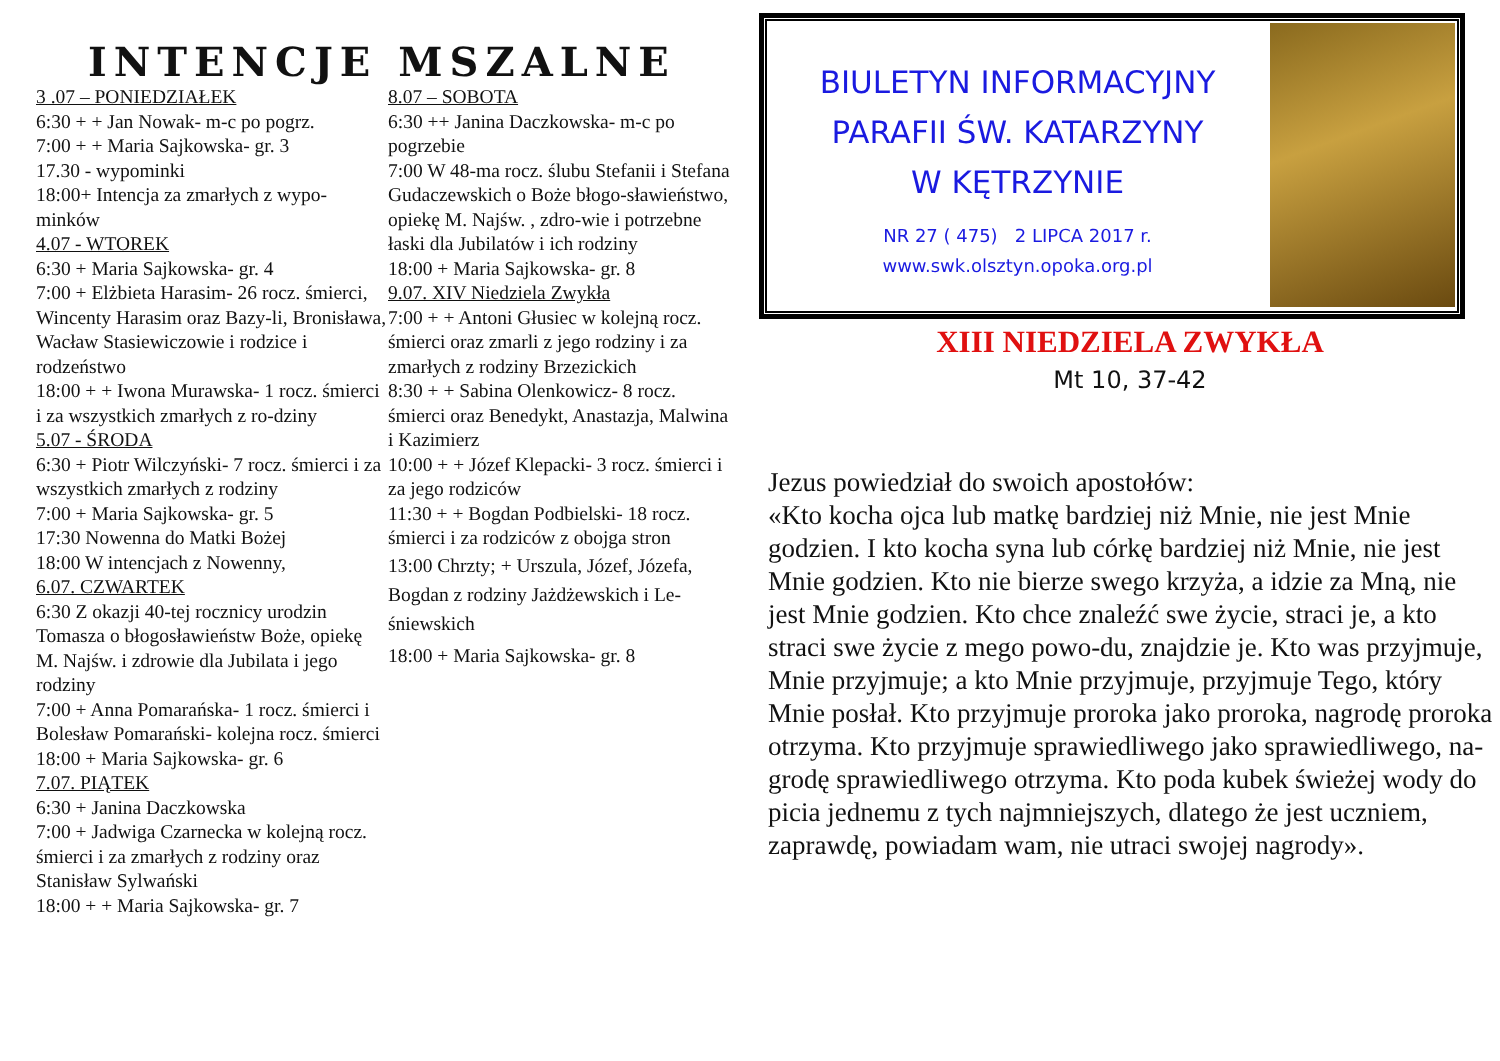INTENCJE MSZALNE
3 .07 – PONIEDZIAŁEK
6:30 + + Jan Nowak- m-c po pogrz.
7:00 + + Maria Sajkowska- gr. 3
17.30 - wypominki
18:00+ Intencja za zmarłych z wypo-minków
4.07 - WTOREK
6:30 + Maria Sajkowska- gr. 4
7:00 + Elżbieta Harasim- 26 rocz. śmierci, Wincenty Harasim oraz Bazy-li, Bronisława, Wacław Stasiewiczowie i rodzice i rodzeństwo
18:00 + + Iwona Murawska- 1 rocz. śmierci i za wszystkich zmarłych z ro-dziny
5.07 - ŚRODA
6:30 + Piotr Wilczyński- 7 rocz. śmierci i za wszystkich zmarłych z rodziny
7:00 + Maria Sajkowska- gr. 5
17:30 Nowenna do Matki Bożej
18:00 W intencjach z Nowenny,
6.07. CZWARTEK
6:30 Z okazji 40-tej rocznicy urodzin Tomasza o błogosławieństw Boże, opiekę M. Najśw. i zdrowie dla Jubilata i jego rodziny
7:00 + Anna Pomarańska- 1 rocz. śmierci i Bolesław Pomarański- kolejna rocz. śmierci
18:00 + Maria Sajkowska- gr. 6
7.07. PIĄTEK
6:30 + Janina Daczkowska
7:00 + Jadwiga Czarnecka w kolejną rocz. śmierci i za zmarłych z rodziny oraz Stanisław Sylwański
18:00 + + Maria Sajkowska- gr. 7
8.07 – SOBOTA
6:30 ++ Janina Daczkowska- m-c po pogrzebie
7:00 W 48-ma rocz. ślubu Stefanii i Stefana Gudaczewskich o Boże błogo-sławieństwo, opiekę M. Najśw. , zdro-wie i potrzebne łaski dla Jubilatów i ich rodziny
18:00 + Maria Sajkowska- gr. 8
9.07. XIV Niedziela Zwykła
7:00 + + Antoni Głusiec w kolejną rocz. śmierci oraz zmarli z jego rodziny i za zmarłych z rodziny Brzezickich
8:30 + + Sabina Olenkowicz- 8 rocz. śmierci oraz Benedykt, Anastazja, Malwina i Kazimierz
10:00 + + Józef Klepacki- 3 rocz. śmierci i za jego rodziców
11:30 + + Bogdan Podbielski- 18 rocz. śmierci i za rodziców z obojga stron
13:00 Chrzty; + Urszula, Józef, Józefa, Bogdan z rodziny Jażdżewskich i Le-śniewskich
18:00 + Maria Sajkowska- gr. 8
BIULETYN INFORMACYJNY
PARAFII ŚW. KATARZYNY
W KĘTRZYNIE
NR 27 ( 475) 2 LIPCA 2017 r.
www.swk.olsztyn.opoka.org.pl
XIII NIEDZIELA ZWYKŁA
Mt 10, 37-42
Jezus powiedział do swoich apostołów:
«Kto kocha ojca lub matkę bardziej niż Mnie, nie jest Mnie godzien. I kto kocha syna lub córkę bardziej niż Mnie, nie jest Mnie godzien. Kto nie bierze swego krzyża, a idzie za Mną, nie jest Mnie godzien. Kto chce znaleźć swe życie, straci je, a kto straci swe życie z mego powo-du, znajdzie je. Kto was przyjmuje, Mnie przyjmuje; a kto Mnie przyjmuje, przyjmuje Tego, który Mnie posłał. Kto przyjmuje proroka jako proroka, nagrodę proroka otrzyma. Kto przyjmuje sprawiedliwego jako sprawiedliwego, na-grodę sprawiedliwego otrzyma. Kto poda kubek świeżej wody do picia jednemu z tych najmniejszych, dlatego że jest uczniem, zaprawdę, powiadam wam, nie utraci swojej nagrody».